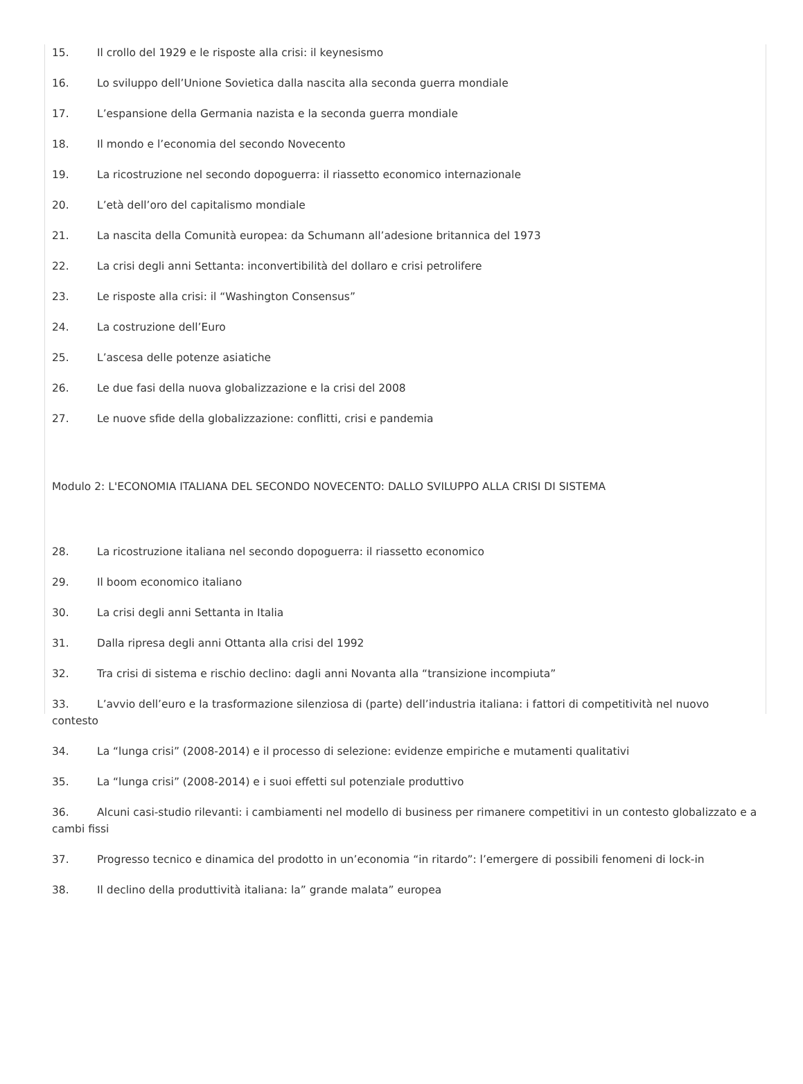15. Il crollo del 1929 e le risposte alla crisi: il keynesismo
16. Lo sviluppo dell’Unione Sovietica dalla nascita alla seconda guerra mondiale
17. L’espansione della Germania nazista e la seconda guerra mondiale
18. Il mondo e l’economia del secondo Novecento
19. La ricostruzione nel secondo dopoguerra: il riassetto economico internazionale
20. L’età dell’oro del capitalismo mondiale
21. La nascita della Comunità europea: da Schumann all’adesione britannica del 1973
22. La crisi degli anni Settanta: inconvertibilità del dollaro e crisi petrolifere
23. Le risposte alla crisi: il “Washington Consensus”
24. La costruzione dell’Euro
25. L’ascesa delle potenze asiatiche
26. Le due fasi della nuova globalizzazione e la crisi del 2008
27. Le nuove sfide della globalizzazione: conflitti, crisi e pandemia
Modulo 2: L'ECONOMIA ITALIANA DEL SECONDO NOVECENTO: DALLO SVILUPPO ALLA CRISI DI SISTEMA
28. La ricostruzione italiana nel secondo dopoguerra: il riassetto economico
29. Il boom economico italiano
30. La crisi degli anni Settanta in Italia
31. Dalla ripresa degli anni Ottanta alla crisi del 1992
32. Tra crisi di sistema e rischio declino: dagli anni Novanta alla “transizione incompiuta”
33. L’avvio dell’euro e la trasformazione silenziosa di (parte) dell’industria italiana: i fattori di competitività nel nuovo contesto
34. La “lunga crisi” (2008-2014) e il processo di selezione: evidenze empiriche e mutamenti qualitativi
35. La “lunga crisi” (2008-2014) e i suoi effetti sul potenziale produttivo
36. Alcuni casi-studio rilevanti: i cambiamenti nel modello di business per rimanere competitivi in un contesto globalizzato e a cambi fissi
37. Progresso tecnico e dinamica del prodotto in un’economia “in ritardo”: l’emergere di possibili fenomeni di lock-in
38. Il declino della produttività italiana: la” grande malata” europea